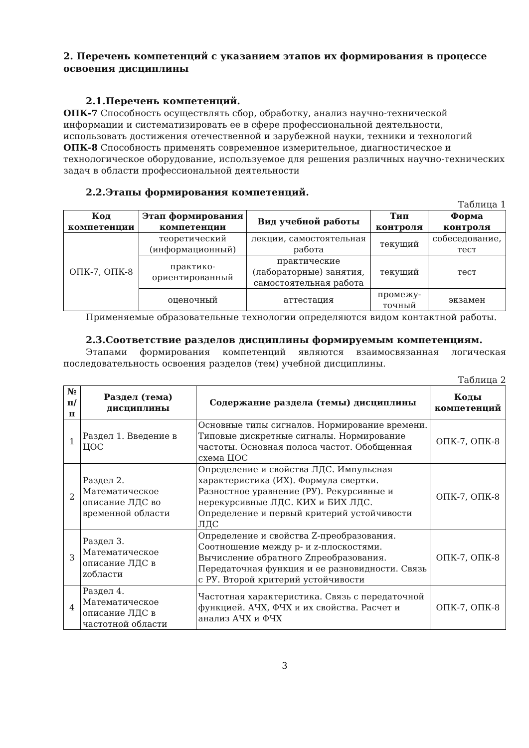2. Перечень компетенций с указанием этапов их формирования в процессе освоения дисциплины
2.1.Перечень компетенций.
ОПК-7 Способность осуществлять сбор, обработку, анализ научно-технической информации и систематизировать ее в сфере профессиональной деятельности, использовать достижения отечественной и зарубежной науки, техники и технологий
ОПК-8 Способность применять современное измерительное, диагностическое и технологическое оборудование, используемое для решения различных научно-технических задач в области профессиональной деятельности
2.2.Этапы формирования компетенций.
Таблица 1
| Код компетенции | Этап формирования компетенции | Вид учебной работы | Тип контроля | Форма контроля |
| --- | --- | --- | --- | --- |
| ОПК-7, ОПК-8 | теоретический (информационный) | лекции, самостоятельная работа | текущий | собеседование, тест |
| | практико-ориентированный | практические (лабораторные) занятия, самостоятельная работа | текущий | тест |
| | оценочный | аттестация | промежу-точный | экзамен |
Применяемые образовательные технологии определяются видом контактной работы.
2.3.Соответствие разделов дисциплины формируемым компетенциям.
Этапами формирования компетенций являются взаимосвязанная логическая последовательность освоения разделов (тем) учебной дисциплины.
Таблица 2
| № п/п | Раздел (тема) дисциплины | Содержание раздела (темы) дисциплины | Коды компетенций |
| --- | --- | --- | --- |
| 1 | Раздел 1. Введение в ЦОС | Основные типы сигналов. Нормирование времени. Типовые дискретные сигналы. Нормирование частоты. Основная полоса частот. Обобщенная схема ЦОС | ОПК-7, ОПК-8 |
| 2 | Раздел 2. Математическое описание ЛДС во временной области | Определение и свойства ЛДС. Импульсная характеристика (ИХ). Формула свертки. Разностное уравнение (РУ). Рекурсивные и нерекурсивные ЛДС. КИХ и БИХ ЛДС. Определение и первый критерий устойчивости ЛДС | ОПК-7, ОПК-8 |
| 3 | Раздел 3. Математическое описание ЛДС в zобласти | Определение и свойства Z-преобразования. Соотношение между p- и z-плоскостями. Вычисление обратного Zпреобразования. Передаточная функция и ее разновидности. Связь с РУ. Второй критерий устойчивости | ОПК-7, ОПК-8 |
| 4 | Раздел 4. Математическое описание ЛДС в частотной области | Частотная характеристика. Связь с передаточной функцией. АЧХ, ФЧХ и их свойства. Расчет и анализ АЧХ и ФЧХ | ОПК-7, ОПК-8 |
3